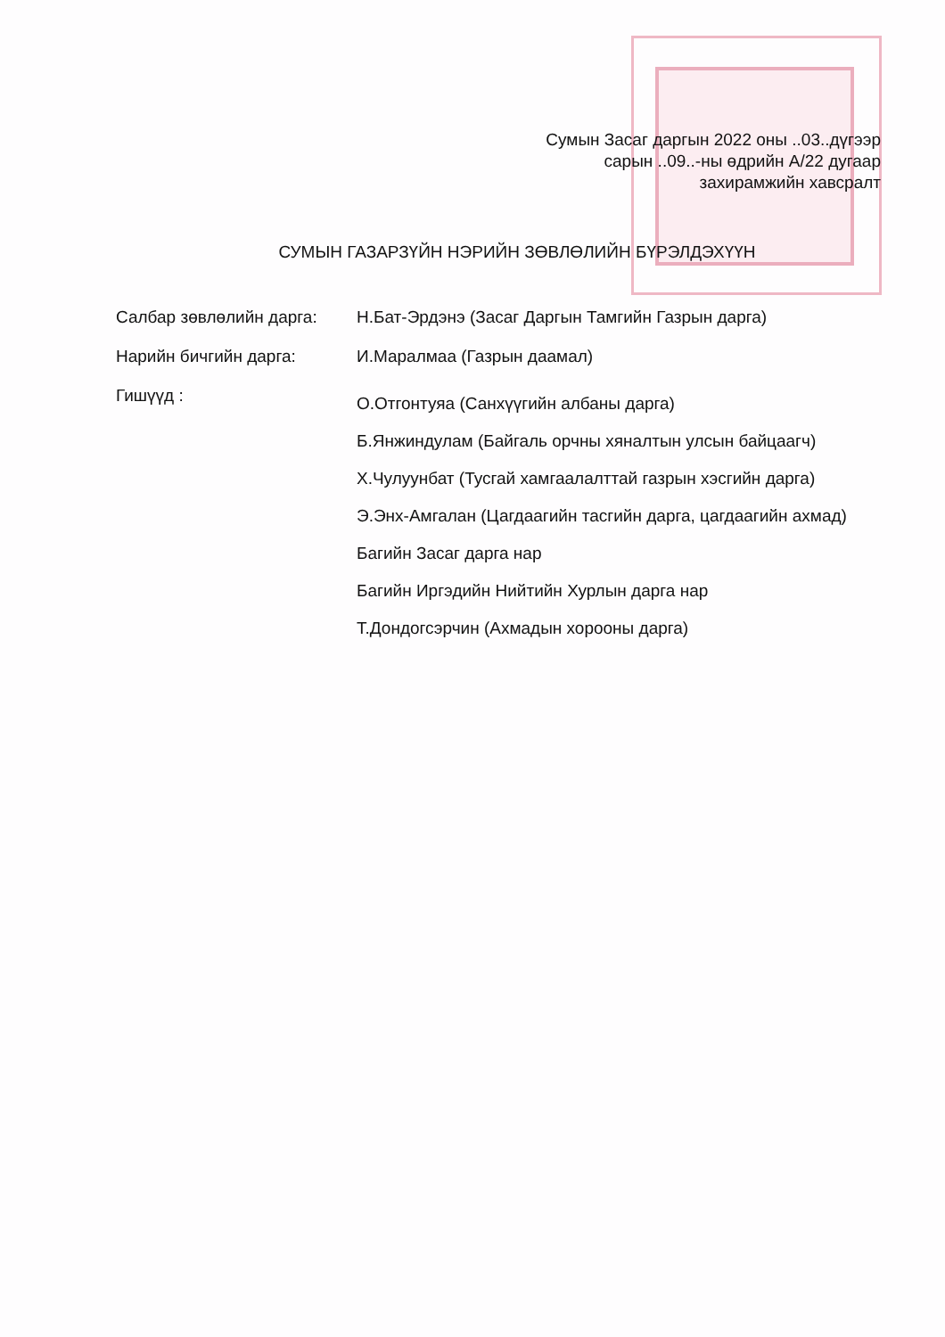Сумын Засаг даргын 2022 оны ..03..дүгээр
сарын ..09..-ны өдрийн A/22 дугаар
захирамжийн хавсралт
СУМЫН ГАЗАРЗҮЙН НЭРИЙН ЗӨВЛӨЛИЙН БҮРЭЛДЭХҮҮН
| Салбар зөвлөлийн дарга: | Н.Бат-Эрдэнэ (Засаг Даргын Тамгийн Газрын дарга) |
| Нарийн бичгийн дарга: | И.Маралмаа (Газрын даамал) |
| Гишүүд : | О.Отгонтуяа (Санхүүгийн албаны дарга) Б.Янжиндулам (Байгаль орчны хяналтын улсын байцаагч) Х.Чулуунбат (Тусгай хамгаалалттай газрын хэсгийн дарга) Э.Энх-Амгалан (Цагдаагийн тасгийн дарга, цагдаагийн ахмад) Багийн Засаг дарга нар Багийн Иргэдийн Нийтийн Хурлын дарга нар Т.Дондогсэрчин (Ахмадын хорооны дарга) |